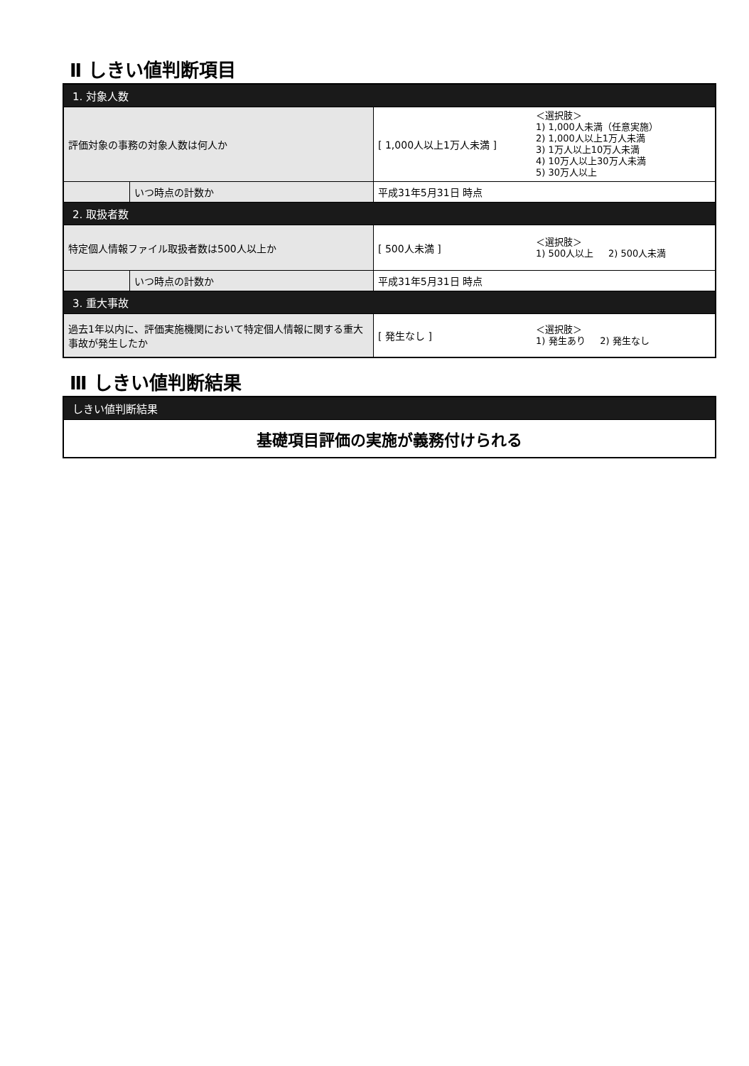Ⅱ しきい値判断項目
| 1. 対象人数 | | | |
| 評価対象の事務の対象人数は何人か | | [ 1,000人以上1万人未満 ] | ＜選択肢＞ 1) 1,000人未満（任意実施） 2) 1,000人以上1万人未満 3) 1万人以上10万人未満 4) 10万人以上30万人未満 5) 30万人以上 |
| | いつ時点の計数か | 平成31年5月31日 時点 | |
| 2. 取扱者数 | | | |
| 特定個人情報ファイル取扱者数は500人以上か | | [ 500人未満 ] | ＜選択肢＞ 1) 500人以上 2) 500人未満 |
| | いつ時点の計数か | 平成31年5月31日 時点 | |
| 3. 重大事故 | | | |
| 過去1年以内に、評価実施機関において特定個人情報に関する重大事故が発生したか | | [ 発生なし ] | ＜選択肢＞ 1) 発生あり 2) 発生なし |
Ⅲ しきい値判断結果
| しきい値判断結果 |
| 基礎項目評価の実施が義務付けられる |